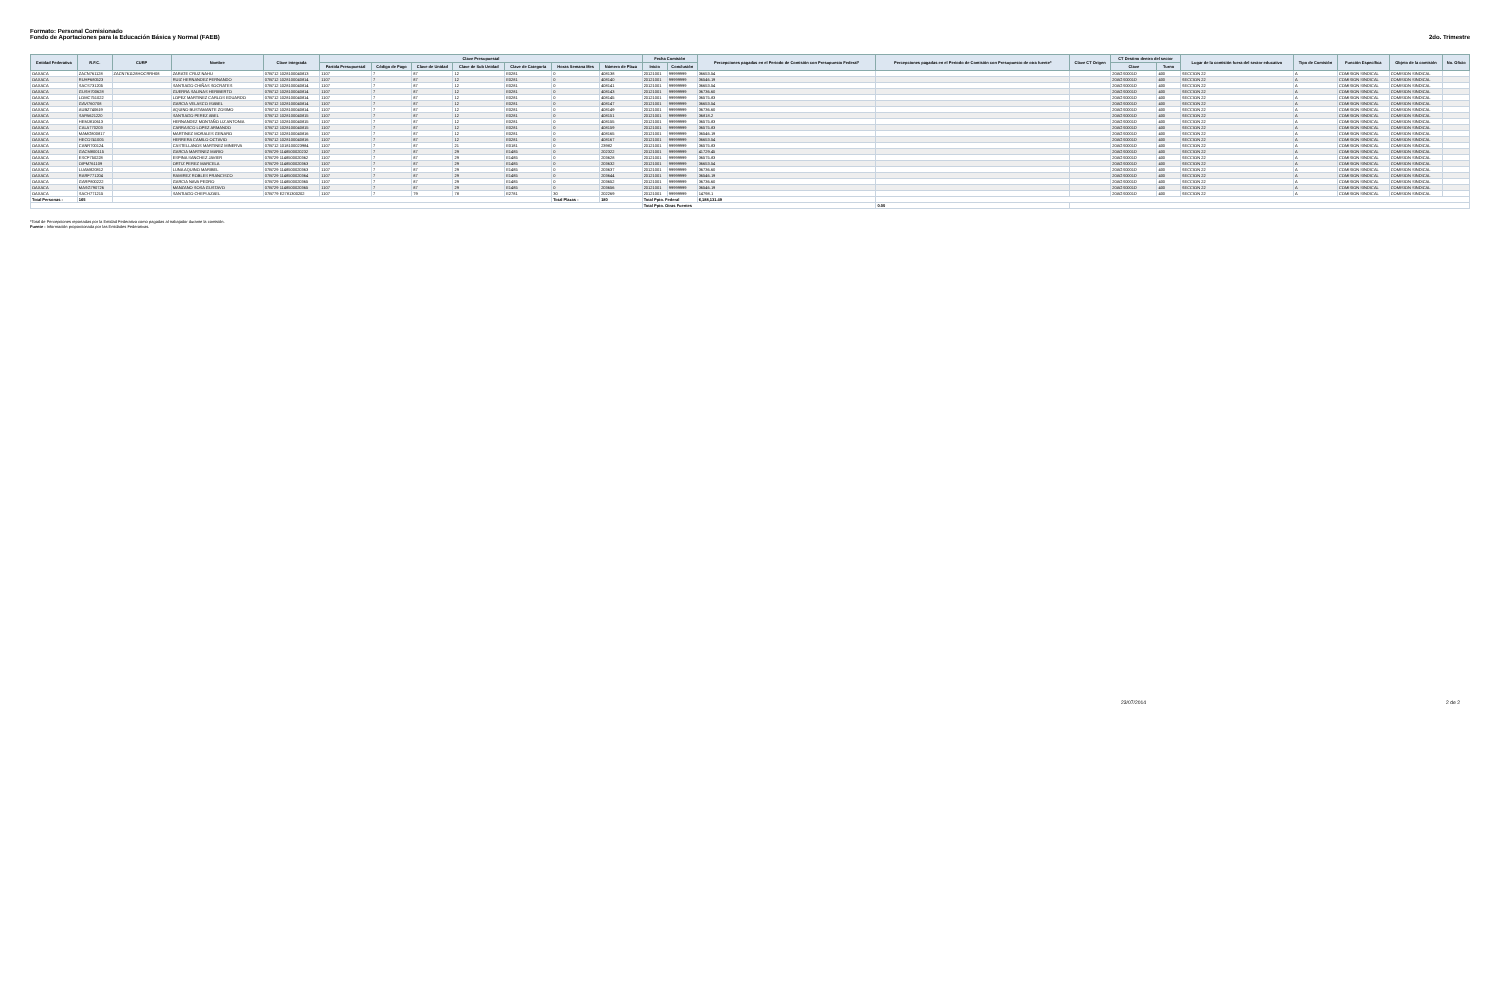Formato: Personal Comisionado
Fondo de Aportaciones para la Educación Básica y Normal (FAEB)
2do. Trimestre
| Entidad Federativa | R.F.C. | CURP | Nombre | Clave integrada | Clave Presupuestal | | | | | | | Fecha Comisión | | Percepciones pagadas en el Periodo de Comisión con Presupuesto Federal* | Percepciones pagadas en el Periodo de Comisión con Presupuesto de otra fuente* | Clave CT Origen | CT Destino dentro del sector | | Lugar de la comisión fuera del sector educativo | Tipo de Comisión | Función Específica | Objeto de la comisión | No. Oficio |
| --- | --- | --- | --- | --- | --- | --- | --- | --- | --- | --- | --- | --- | --- | --- | --- | --- | --- | --- | --- | --- | --- | --- | --- |
| | | | | | Partida Presupuestal | Código de Pago | Clave de Unidad | Clave de Sub Unidad | Clave de Categoría | Horas Semana Mes | Número de Plaza | Inicio | Conclusión | | | | Clave | Turno | | | | | |
| OAXACA | ZACN761128 | ZACN761128HOCRRH08 | ZARATE CRUZ NAHU | 07B712 1028100040813 | 1107 | 7 | 87 | 12 | E0281 | 0 | 408138 | 20121001 | 99999999 | 36653.54 | | | 20AGS0001D | 400 | SECCION 22 | A | COMISION SINDICAL | COMISION SINDICAL | |
| OAXACA | RUHF680523 | | RUIZ HERNANDEZ FERNANDO | 07B712 1028100040814 | 1107 | 7 | 87 | 12 | E0281 | 0 | 408140 | 20121001 | 99999999 | 36546.19 | | | 20AGS0001D | 400 | SECCION 22 | A | COMISION SINDICAL | COMISION SINDICAL | |
| OAXACA | SACS731205 | | SANTIAGO CHIÑAS SOCRATES | 07B712 1028100040814 | 1107 | 7 | 87 | 12 | E0281 | 0 | 408141 | 20121001 | 99999999 | 36653.54 | | | 20AGS0001D | 400 | SECCION 22 | A | COMISION SINDICAL | COMISION SINDICAL | |
| OAXACA | GUSH700628 | | GUERRA SALINAS HERIBERTO | 07B712 1028100040814 | 1107 | 7 | 87 | 12 | E0281 | 0 | 408143 | 20121001 | 99999999 | 36736.60 | | | 20AGS0001D | 400 | SECCION 22 | A | COMISION SINDICAL | COMISION SINDICAL | |
| OAXACA | LOMC751022 | | LOPEZ MARTINEZ CARLOS EDUARDO | 07B712 1028100040814 | 1107 | 7 | 87 | 12 | E0281 | 0 | 408145 | 20121001 | 99999999 | 36575.83 | | | 20AGS0001D | 400 | SECCION 22 | A | COMISION SINDICAL | COMISION SINDICAL | |
| OAXACA | GAVI760708 | | GARCIA VELASCO ISABEL | 07B712 1028100040814 | 1107 | 7 | 87 | 12 | E0281 | 0 | 408147 | 20121001 | 99999999 | 36653.54 | | | 20AGS0001D | 400 | SECCION 22 | A | COMISION SINDICAL | COMISION SINDICAL | |
| OAXACA | AUBZ740619 | | AQUINO BUSTAMANTE ZOSIMO | 07B712 1028100040814 | 1107 | 7 | 87 | 12 | E0281 | 0 | 408149 | 20121001 | 99999999 | 36736.60 | | | 20AGS0001D | 400 | SECCION 22 | A | COMISION SINDICAL | COMISION SINDICAL | |
| OAXACA | SAPA621220 | | SANTIAGO PEREZ ABEL | 07B712 1028100040815 | 1107 | 7 | 87 | 12 | E0281 | 0 | 408151 | 20121001 | 99999999 | 36818.2 | | | 20AGS0001D | 400 | SECCION 22 | A | COMISION SINDICAL | COMISION SINDICAL | |
| OAXACA | HEMJ810613 | | HERNANDEZ MONTAÑO LIZ ANTONIA | 07B712 1028100040815 | 1107 | 7 | 87 | 12 | E0281 | 0 | 408155 | 20121001 | 99999999 | 36575.83 | | | 20AGS0001D | 400 | SECCION 22 | A | COMISION SINDICAL | COMISION SINDICAL | |
| OAXACA | CALA770203 | | CARRASCO LOPEZ ARMANDO | 07B712 1028100040815 | 1107 | 7 | 87 | 12 | E0281 | 0 | 408159 | 20121001 | 99999999 | 36575.83 | | | 20AGS0001D | 400 | SECCION 22 | A | COMISION SINDICAL | COMISION SINDICAL | |
| OAXACA | MAMG800817 | | MARTINEZ MORALES GENARO | 07B712 1028100040816 | 1107 | 7 | 87 | 12 | E0281 | 0 | 408165 | 20121001 | 99999999 | 36546.19 | | | 20AGS0001D | 400 | SECCION 22 | A | COMISION SINDICAL | COMISION SINDICAL | |
| OAXACA | HECO741005 | | HERRERA CAMILO OCTAVIO | 07B712 1028100040816 | 1107 | 7 | 87 | 12 | E0281 | 0 | 408167 | 20121001 | 99999999 | 36653.54 | | | 20AGS0001D | 400 | SECCION 22 | A | COMISION SINDICAL | COMISION SINDICAL | |
| OAXACA | CANR700124 | | CASTELLANOS MARTINEZ MINERVA | 07B712 1018100023984 | 1107 | 7 | 87 | 21 | E0181 | 0 | 23982 | 20121001 | 99999999 | 36575.83 | | | 20AGS0001D | 400 | SECCION 22 | A | COMISION SINDICAL | COMISION SINDICAL | |
| OAXACA | GACM800115 | | GARCIA MARTINEZ MARIO | 07B729 1148500020232 | 1107 | 7 | 87 | 29 | E1485 | 0 | 202322 | 20121001 | 99999999 | 41729.45 | | | 20AGS0001D | 400 | SECCION 22 | A | COMISION SINDICAL | COMISION SINDICAL | |
| OAXACA | ESCF750228 | | ESPINA SANCHEZ JAVIER | 07B729 1148500020362 | 1107 | 7 | 87 | 29 | E1485 | 0 | 203628 | 20121001 | 99999999 | 36575.83 | | | 20AGS0001D | 400 | SECCION 22 | A | COMISION SINDICAL | COMISION SINDICAL | |
| OAXACA | OIPM761109 | | ORTIZ PEREZ MARCELA | 07B729 1148500020363 | 1107 | 7 | 87 | 29 | E1485 | 0 | 203632 | 20121001 | 99999999 | 36653.54 | | | 20AGS0001D | 400 | SECCION 22 | A | COMISION SINDICAL | COMISION SINDICAL | |
| OAXACA | LUAM820812 | | LUNA AQUINO MARIBEL | 07B729 1148500020363 | 1107 | 7 | 87 | 29 | E1485 | 0 | 203637 | 20121001 | 99999999 | 36736.60 | | | 20AGS0001D | 400 | SECCION 22 | A | COMISION SINDICAL | COMISION SINDICAL | |
| OAXACA | RARF771204 | | RAMIREZ ROBLES FRANCISCO | 07B729 1148500020364 | 1107 | 7 | 87 | 29 | E1485 | 0 | 203644 | 20121001 | 99999999 | 36546.19 | | | 20AGS0001D | 400 | SECCION 22 | A | COMISION SINDICAL | COMISION SINDICAL | |
| OAXACA | GARP800222 | | GARCIA NAVA PEDRO | 07B729 1148500020365 | 1107 | 7 | 87 | 29 | E1485 | 0 | 203652 | 20121001 | 99999999 | 36736.60 | | | 20AGS0001D | 400 | SECCION 22 | A | COMISION SINDICAL | COMISION SINDICAL | |
| OAXACA | MASG790726 | | MANZANO SOSA GUSTAVO | 07B729 1148500020365 | 1107 | 7 | 87 | 29 | E1485 | 0 | 203656 | 20121001 | 99999999 | 36546.19 | | | 20AGS0001D | 400 | SECCION 22 | A | COMISION SINDICAL | COMISION SINDICAL | |
| OAXACA | SACH771215 | | SANTIAGO CHEPI AZAEL | 07B779 E2781300202 | 1107 | 7 | 79 | 78 | E2781 | 30 | 202269 | 20121001 | 99999999 | 14798.1 | | | 20AGS0001D | 400 | SECCION 22 | A | COMISION SINDICAL | COMISION SINDICAL | |
| Total Personas : | 165 | | | | | | | | | Total Plazas : | 180 | Total Ppto. Federal | | 6,188,131.49 | | | | | | | | | |
| | | | | | | | | | | | | Total Ppto. Otras Fuentes | | | 0.00 | | | | | | | | |
*Total de Percepciones reportadas por la Entidad Federativa como pagadas al trabajador durante la comisión.
Fuente : Información proporcionada por las Entidades Federativas.
23/07/2014 2 de 2